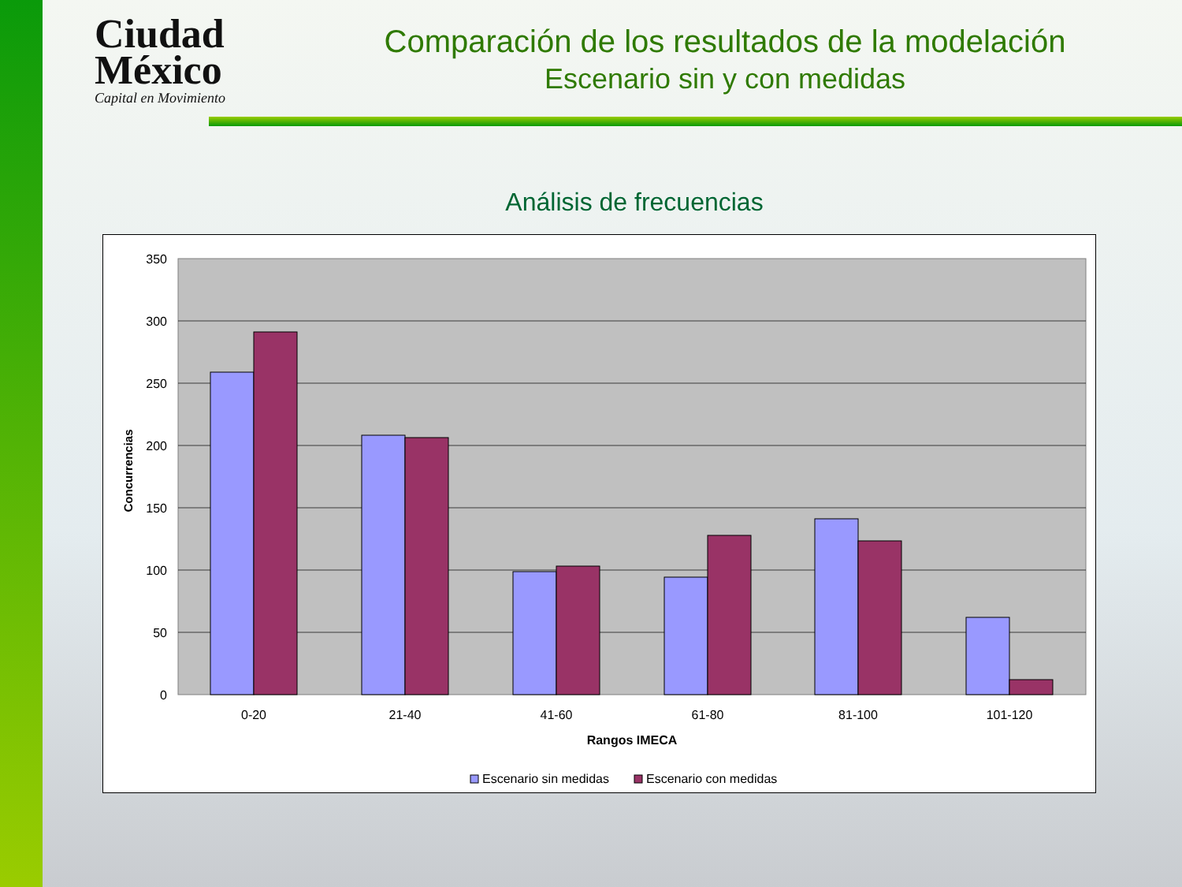Ciudad
México
Capital en Movimiento
Comparación de los resultados de la modelación
Escenario sin y con medidas
Análisis de frecuencias
350
300
250
200
150
100
50
0
0-20
21-40
41-60
61-80
81-100
101-120
Rangos IMECA
Concurrencias
Escenario sin medidas
Escenario con medidas